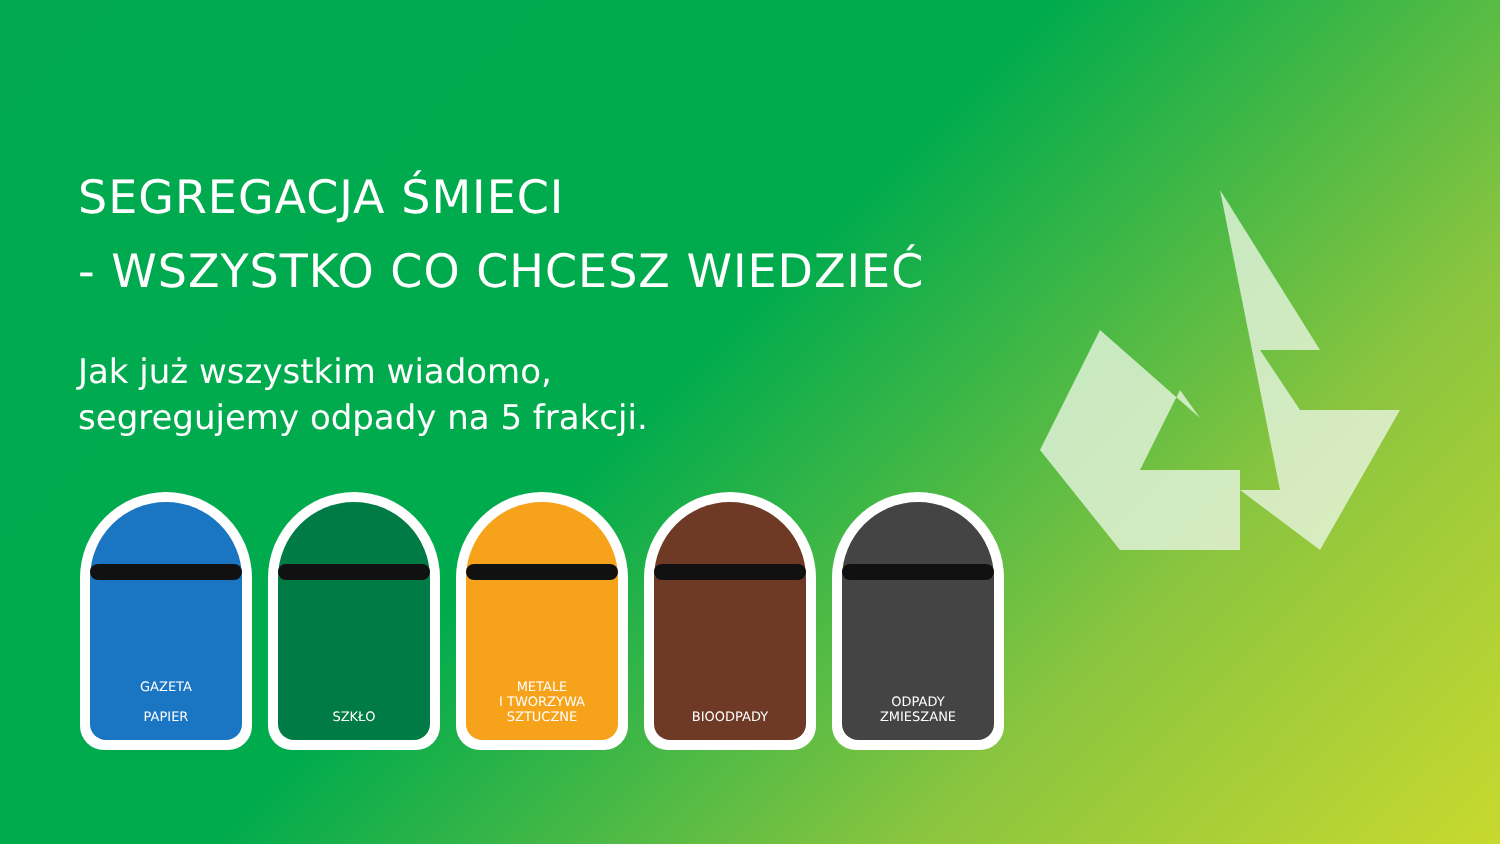SEGREGACJA ŚMIECI
- WSZYSTKO CO CHCESZ WIEDZIEĆ
Jak już wszystkim wiadomo,
segregujemy odpady na 5 frakcji.
GAZETA
PAPIER
SZKŁO METALE
I TWORZYWA
SZTUCZNE
BIOODPADY ODPADY
ZMIESZANE